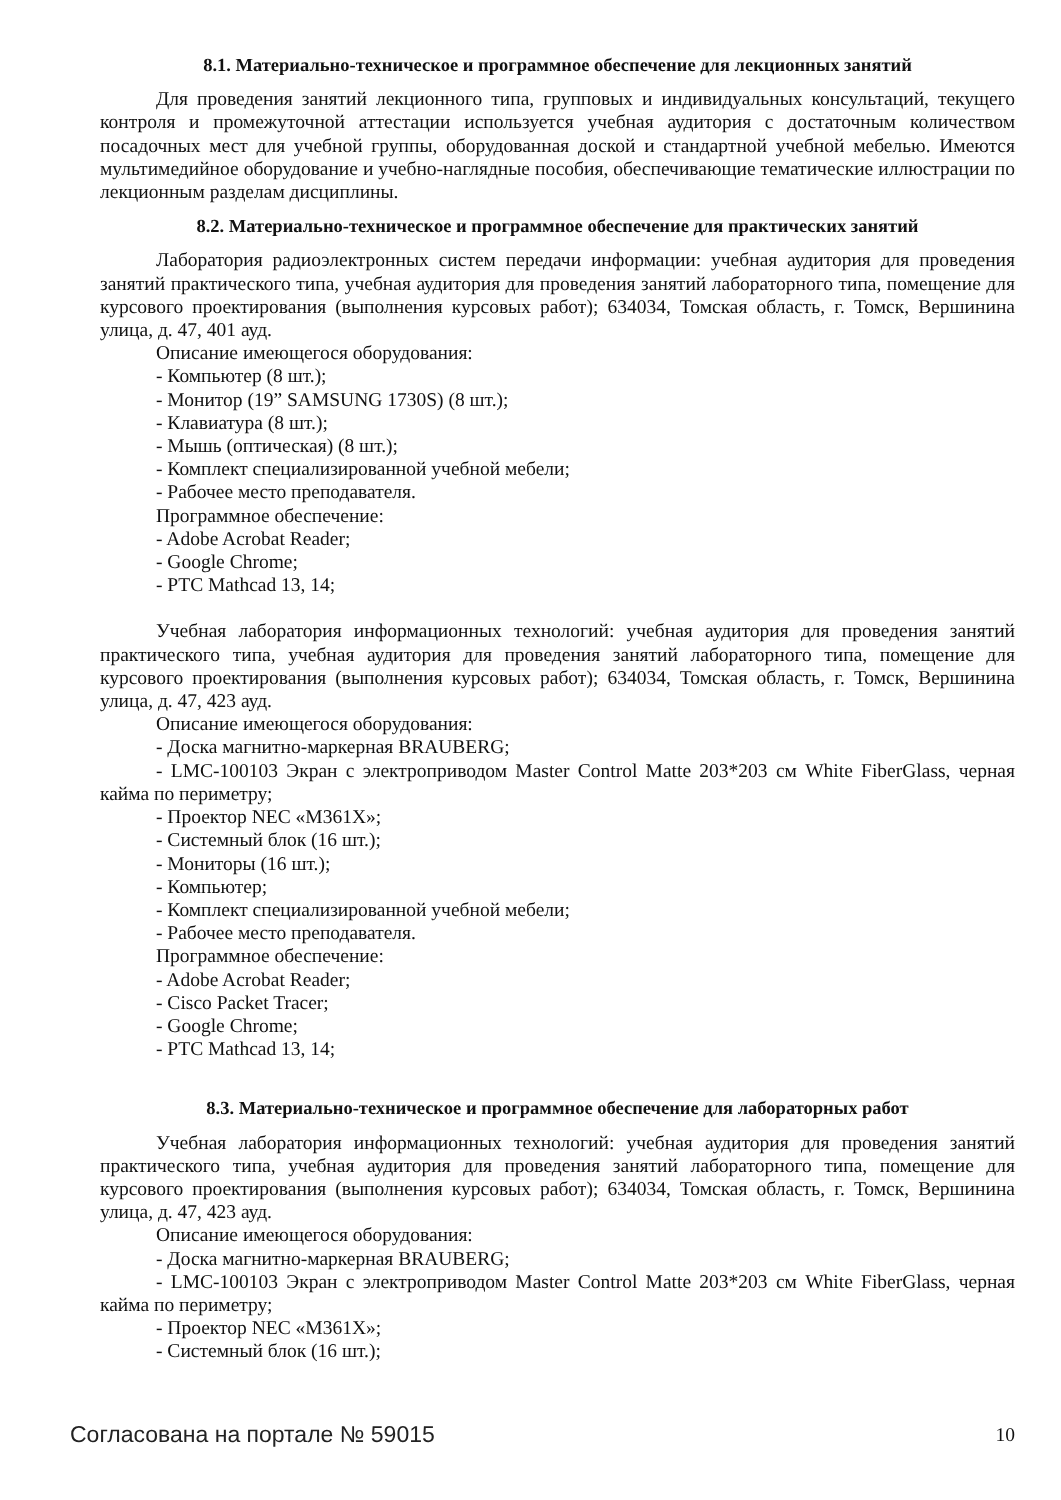8.1. Материально-техническое и программное обеспечение для лекционных занятий
Для проведения занятий лекционного типа, групповых и индивидуальных консультаций, текущего контроля и промежуточной аттестации используется учебная аудитория с достаточным количеством посадочных мест для учебной группы, оборудованная доской и стандартной учебной мебелью. Имеются мультимедийное оборудование и учебно-наглядные пособия, обеспечивающие тематические иллюстрации по лекционным разделам дисциплины.
8.2. Материально-техническое и программное обеспечение для практических занятий
Лаборатория радиоэлектронных систем передачи информации: учебная аудитория для проведения занятий практического типа, учебная аудитория для проведения занятий лабораторного типа, помещение для курсового проектирования (выполнения курсовых работ); 634034, Томская область, г. Томск, Вершинина улица, д. 47, 401 ауд.
Описание имеющегося оборудования:
- Компьютер (8 шт.);
- Монитор (19” SAMSUNG 1730S) (8 шт.);
- Клавиатура (8 шт.);
- Мышь (оптическая) (8 шт.);
- Комплект специализированной учебной мебели;
- Рабочее место преподавателя.
Программное обеспечение:
- Adobe Acrobat Reader;
- Google Chrome;
- PTC Mathcad 13, 14;
Учебная лаборатория информационных технологий: учебная аудитория для проведения занятий практического типа, учебная аудитория для проведения занятий лабораторного типа, помещение для курсового проектирования (выполнения курсовых работ); 634034, Томская область, г. Томск, Вершинина улица, д. 47, 423 ауд.
Описание имеющегося оборудования:
- Доска магнитно-маркерная BRAUBERG;
- LMC-100103 Экран с электроприводом Master Control Matte 203*203 см White FiberGlass, черная кайма по периметру;
- Проектор NEC «M361X»;
- Системный блок (16 шт.);
- Мониторы (16 шт.);
- Компьютер;
- Комплект специализированной учебной мебели;
- Рабочее место преподавателя.
Программное обеспечение:
- Adobe Acrobat Reader;
- Cisco Packet Tracer;
- Google Chrome;
- PTC Mathcad 13, 14;
8.3. Материально-техническое и программное обеспечение для лабораторных работ
Учебная лаборатория информационных технологий: учебная аудитория для проведения занятий практического типа, учебная аудитория для проведения занятий лабораторного типа, помещение для курсового проектирования (выполнения курсовых работ); 634034, Томская область, г. Томск, Вершинина улица, д. 47, 423 ауд.
Описание имеющегося оборудования:
- Доска магнитно-маркерная BRAUBERG;
- LMC-100103 Экран с электроприводом Master Control Matte 203*203 см White FiberGlass, черная кайма по периметру;
- Проектор NEC «M361X»;
- Системный блок (16 шт.);
Согласована на портале № 59015 10